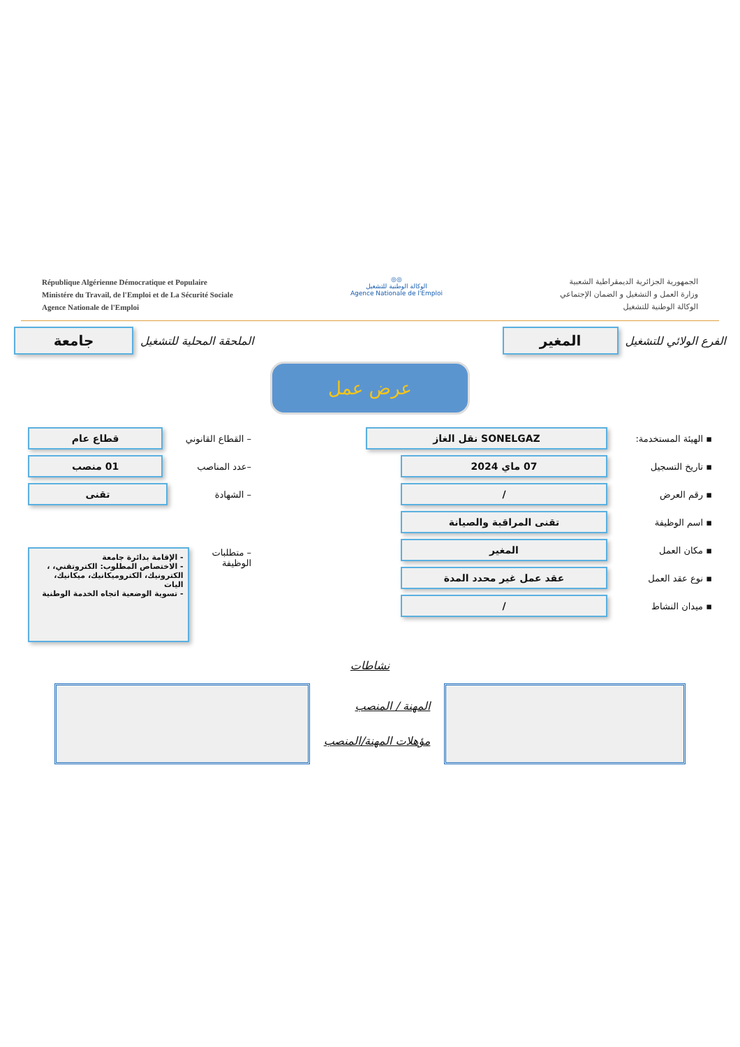République Algérienne Démocratique et Populaire
Ministére du Travail, de l'Emploi et de La Sécurité Sociale
Agence Nationale de l'Emploi
◎◎
الوكالة الوطنية للتشغيل
Agence Nationale de l'Emploi
الجمهورية الجزائرية الديمقراطية الشعبية
وزارة العمل و التشغيل و الضمان الإجتماعي
الوكالة الوطنية للتشغيل
الفرع الولائي للتشغيل
المغير
الملحقة المحلية للتشغيل
جامعة
عرض عمل
▪ الهيئة المستخدمة:
SONELGAZ نقل الغاز
▪ تاريخ التسجيل
07 ماي 2024
▪ رقم العرض
/
▪ اسم الوظيفة
تقنى المراقبة والصيانة
▪ مكان العمل
المغير
▪ نوع عقد العمل
عقد عمل غير محدد المدة
▪ ميدان النشاط
/
– القطاع القانوني
قطاع عام
–عدد المناصب
01 منصب
– الشهادة
تقنى
– متطلبات الوظيفة
- الإقامة بدائرة جامعة
- الاختصاص المطلوب: الكتروتقني، ، الكترونيك، الكتروميكانيك، ميكانيك، اليات
- تسوية الوضعية اتجاه الخدمة الوطنية
نشاطات
المهنة / المنصب
مؤهلات المهنة/المنصب